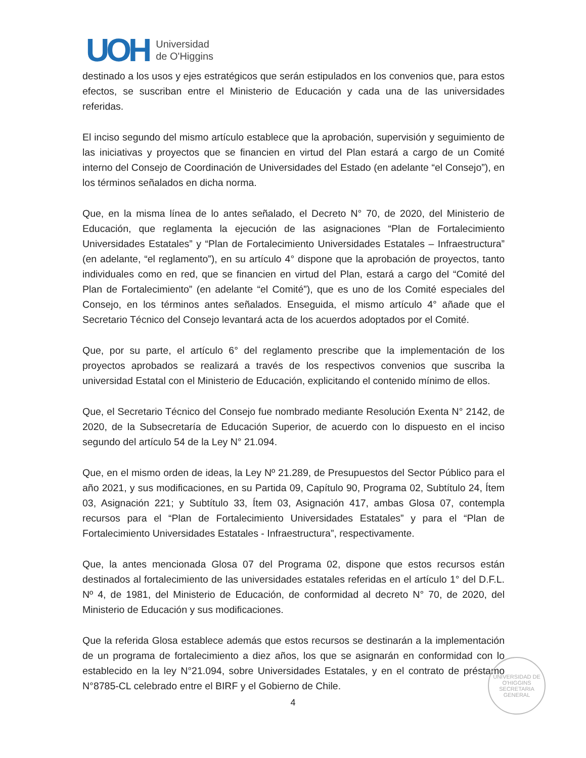UOH
Universidad
de O'Higgins
destinado a los usos y ejes estratégicos que serán estipulados en los convenios que, para estos efectos, se suscriban entre el Ministerio de Educación y cada una de las universidades referidas.
El inciso segundo del mismo artículo establece que la aprobación, supervisión y seguimiento de las iniciativas y proyectos que se financien en virtud del Plan estará a cargo de un Comité interno del Consejo de Coordinación de Universidades del Estado (en adelante “el Consejo”), en los términos señalados en dicha norma.
Que, en la misma línea de lo antes señalado, el Decreto N° 70, de 2020, del Ministerio de Educación, que reglamenta la ejecución de las asignaciones “Plan de Fortalecimiento Universidades Estatales” y “Plan de Fortalecimiento Universidades Estatales – Infraestructura” (en adelante, “el reglamento”), en su artículo 4° dispone que la aprobación de proyectos, tanto individuales como en red, que se financien en virtud del Plan, estará a cargo del “Comité del Plan de Fortalecimiento” (en adelante “el Comité”), que es uno de los Comité especiales del Consejo, en los términos antes señalados. Enseguida, el mismo artículo 4° añade que el Secretario Técnico del Consejo levantará acta de los acuerdos adoptados por el Comité.
Que, por su parte, el artículo 6° del reglamento prescribe que la implementación de los proyectos aprobados se realizará a través de los respectivos convenios que suscriba la universidad Estatal con el Ministerio de Educación, explicitando el contenido mínimo de ellos.
Que, el Secretario Técnico del Consejo fue nombrado mediante Resolución Exenta N° 2142, de 2020, de la Subsecretaría de Educación Superior, de acuerdo con lo dispuesto en el inciso segundo del artículo 54 de la Ley N° 21.094.
Que, en el mismo orden de ideas, la Ley Nº 21.289, de Presupuestos del Sector Público para el año 2021, y sus modificaciones, en su Partida 09, Capítulo 90, Programa 02, Subtítulo 24, Ítem 03, Asignación 221; y Subtítulo 33, Ítem 03, Asignación 417, ambas Glosa 07, contempla recursos para el “Plan de Fortalecimiento Universidades Estatales” y para el “Plan de Fortalecimiento Universidades Estatales - Infraestructura”, respectivamente.
Que, la antes mencionada Glosa 07 del Programa 02, dispone que estos recursos están destinados al fortalecimiento de las universidades estatales referidas en el artículo 1° del D.F.L. Nº 4, de 1981, del Ministerio de Educación, de conformidad al decreto N° 70, de 2020, del Ministerio de Educación y sus modificaciones.
Que la referida Glosa establece además que estos recursos se destinarán a la implementación de un programa de fortalecimiento a diez años, los que se asignarán en conformidad con lo establecido en la ley N°21.094, sobre Universidades Estatales, y en el contrato de préstamo N°8785-CL celebrado entre el BIRF y el Gobierno de Chile.
UNIVERSIDAD DE O'HIGGINS
SECRETARIA GENERAL
4